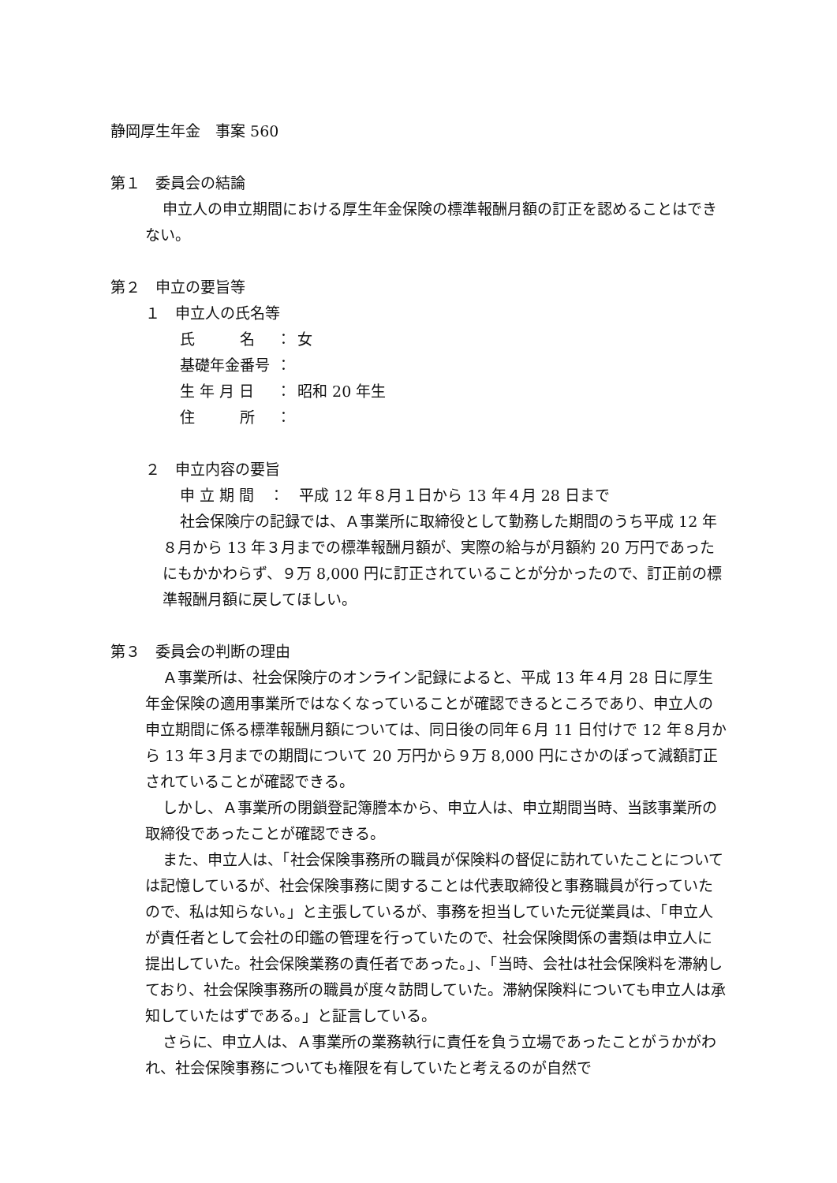静岡厚生年金　事案 560
第１　委員会の結論
申立人の申立期間における厚生年金保険の標準報酬月額の訂正を認めることはできない。
第２　申立の要旨等
１　申立人の氏名等
| 氏 名 | ： | 女 |
| 基礎年金番号 | ： | |
| 生 年 月 日 | ： | 昭和 20 年生 |
| 住 所 | ： | |
２　申立内容の要旨
申 立 期 間　：　平成 12 年８月１日から 13 年４月 28 日まで
社会保険庁の記録では、Ａ事業所に取締役として勤務した期間のうち平成 12 年８月から 13 年３月までの標準報酬月額が、実際の給与が月額約 20 万円であったにもかかわらず、９万 8,000 円に訂正されていることが分かったので、訂正前の標準報酬月額に戻してほしい。
第３　委員会の判断の理由
Ａ事業所は、社会保険庁のオンライン記録によると、平成 13 年４月 28 日に厚生年金保険の適用事業所ではなくなっていることが確認できるところであり、申立人の申立期間に係る標準報酬月額については、同日後の同年６月 11 日付けで 12 年８月から 13 年３月までの期間について 20 万円から９万 8,000 円にさかのぼって減額訂正されていることが確認できる。
しかし、Ａ事業所の閉鎖登記簿謄本から、申立人は、申立期間当時、当該事業所の取締役であったことが確認できる。
また、申立人は、「社会保険事務所の職員が保険料の督促に訪れていたことについては記憶しているが、社会保険事務に関することは代表取締役と事務職員が行っていたので、私は知らない。」と主張しているが、事務を担当していた元従業員は、「申立人が責任者として会社の印鑑の管理を行っていたので、社会保険関係の書類は申立人に提出していた。社会保険業務の責任者であった。」、「当時、会社は社会保険料を滞納しており、社会保険事務所の職員が度々訪問していた。滞納保険料についても申立人は承知していたはずである。」と証言している。
さらに、申立人は、Ａ事業所の業務執行に責任を負う立場であったことがうかがわれ、社会保険事務についても権限を有していたと考えるのが自然で